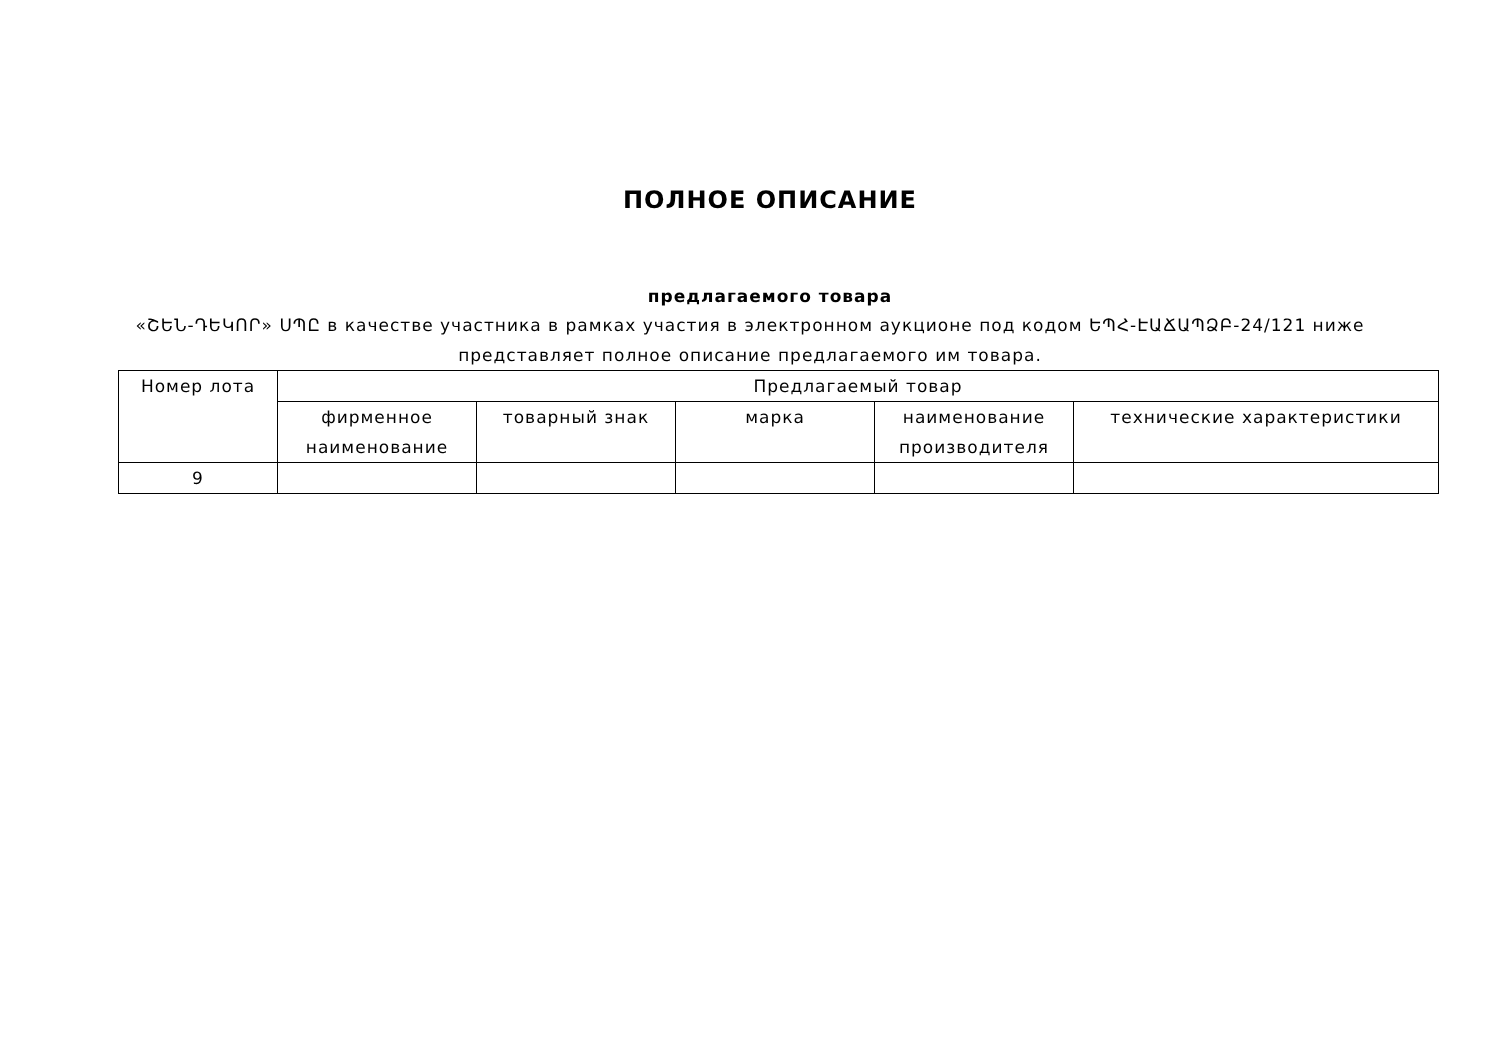ПОЛНОЕ ОПИСАНИЕ
предлагаемого товара
«ՇԵՆ-ԴԵԿՈՐ» ՍՊԸ в качестве участника в рамках участия в электронном аукционе под кодом ԵՊՀ-ԷԱՃԱՊՁԲ-24/121 ниже представляет полное описание предлагаемого им товара.
| Номер лота | Предлагаемый товар | | | | |
| --- | --- | --- | --- | --- | --- |
| | фирменное наименование | товарный знак | марка | наименование производителя | технические характеристики |
| 9 | | | | | |